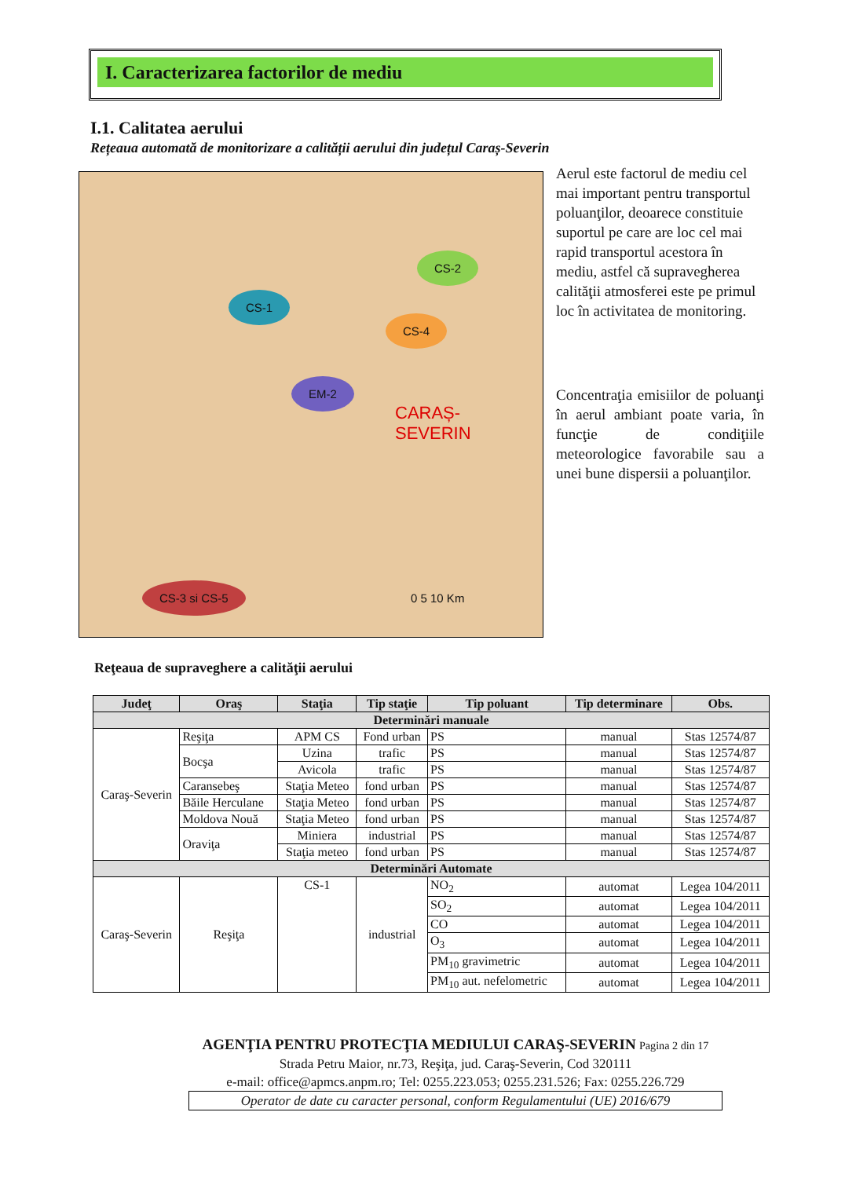I. Caracterizarea factorilor de mediu
I.1. Calitatea aerului
Rețeaua automată de monitorizare a calității aerului din județul Caraș-Severin
CS-1
CS-2
CS-4
EM-2
CS-3 si CS-5
CARAȘ-SEVERIN
0 5 10 Km
Aerul este factorul de mediu cel mai important pentru transportul poluanţilor, deoarece constituie suportul pe care are loc cel mai rapid transportul acestora în mediu, astfel că supravegherea calităţii atmosferei este pe primul loc în activitatea de monitoring.
Concentraţia emisiilor de poluanţi în aerul ambiant poate varia, în funcţie de condiţiile meteorologice favorabile sau a unei bune dispersii a poluanţilor.
Reţeaua de supraveghere a calităţii aerului
| Judeţ | Oraş | Staţia | Tip staţie | Tip poluant | Tip determinare | Obs. |
| --- | --- | --- | --- | --- | --- | --- |
| Determinări manuale | | | | | | |
| Caraş-Severin | Reşiţa | APM CS | Fond urban | PS | manual | Stas 12574/87 |
| | Bocşa | Uzina | trafic | PS | manual | Stas 12574/87 |
| | | Avicola | trafic | PS | manual | Stas 12574/87 |
| | Caransebeş | Staţia Meteo | fond urban | PS | manual | Stas 12574/87 |
| | Băile Herculane | Staţia Meteo | fond urban | PS | manual | Stas 12574/87 |
| | Moldova Nouă | Staţia Meteo | fond urban | PS | manual | Stas 12574/87 |
| | Oraviţa | Miniera | industrial | PS | manual | Stas 12574/87 |
| | | Staţia meteo | fond urban | PS | manual | Stas 12574/87 |
| Determinări Automate | | | | | | |
| Caraş-Severin | Reşiţa | CS-1 | industrial | NO<sub>2</sub> | automat | Legea 104/2011 |
| | | | | SO<sub>2</sub> | automat | Legea 104/2011 |
| | | | | CO | automat | Legea 104/2011 |
| | | | | O<sub>3</sub> | automat | Legea 104/2011 |
| | | | | PM<sub>10</sub> gravimetric | automat | Legea 104/2011 |
| | | | | PM<sub>10</sub> aut. nefelometric | automat | Legea 104/2011 |
AGENŢIA PENTRU PROTECŢIA MEDIULUI CARAŞ-SEVERIN Pagina 2 din 17
Strada Petru Maior, nr.73, Reşiţa, jud. Caraş-Severin, Cod 320111
e-mail: office@apmcs.anpm.ro; Tel: 0255.223.053; 0255.231.526; Fax: 0255.226.729
Operator de date cu caracter personal, conform Regulamentului (UE) 2016/679